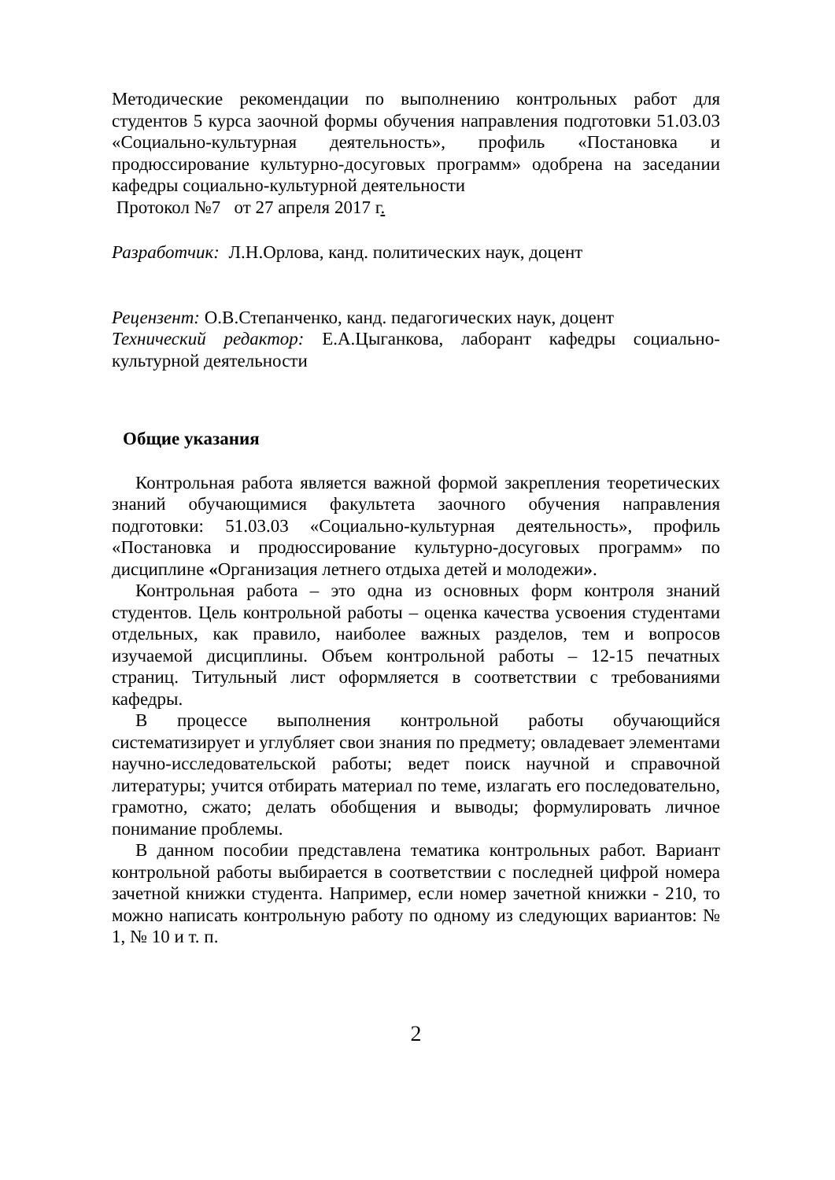Методические рекомендации по выполнению контрольных работ для студентов 5 курса заочной формы обучения направления подготовки 51.03.03 «Социально-культурная деятельность», профиль «Постановка и продюссирование культурно-досуговых программ» одобрена на заседании кафедры социально-культурной деятельности
Протокол №7 от 27 апреля 2017 г.
Разработчик: Л.Н.Орлова, канд. политических наук, доцент
Рецензент: О.В.Степанченко, канд. педагогических наук, доцент
Технический редактор: Е.А.Цыганкова, лаборант кафедры социально-культурной деятельности
Общие указания
Контрольная работа является важной формой закрепления теоретических знаний обучающимися факультета заочного обучения направления подготовки: 51.03.03 «Социально-культурная деятельность», профиль «Постановка и продюссирование культурно-досуговых программ» по дисциплине «Организация летнего отдыха детей и молодежи».
Контрольная работа – это одна из основных форм контроля знаний студентов. Цель контрольной работы – оценка качества усвоения студентами отдельных, как правило, наиболее важных разделов, тем и вопросов изучаемой дисциплины. Объем контрольной работы – 12-15 печатных страниц. Титульный лист оформляется в соответствии с требованиями кафедры.
В процессе выполнения контрольной работы обучающийся систематизирует и углубляет свои знания по предмету; овладевает элементами научно-исследовательской работы; ведет поиск научной и справочной литературы; учится отбирать материал по теме, излагать его последовательно, грамотно, сжато; делать обобщения и выводы; формулировать личное понимание проблемы.
В данном пособии представлена тематика контрольных работ. Вариант контрольной работы выбирается в соответствии с последней цифрой номера зачетной книжки студента. Например, если номер зачетной книжки - 210, то можно написать контрольную работу по одному из следующих вариантов: № 1, № 10 и т. п.
2